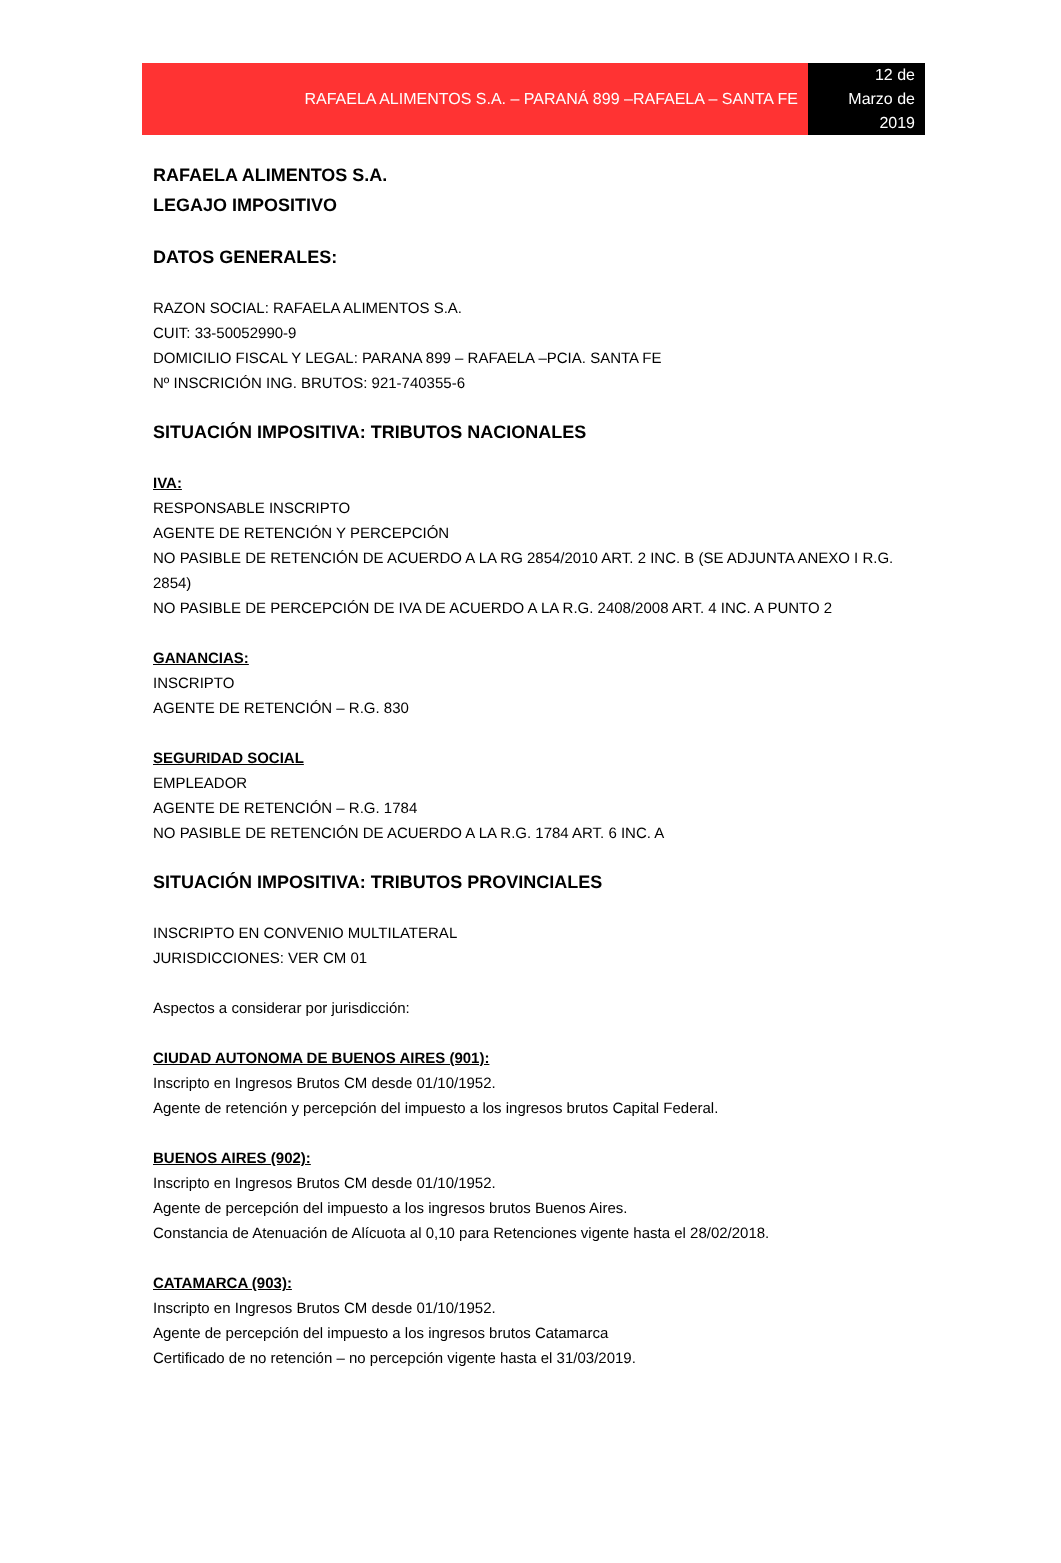RAFAELA ALIMENTOS S.A. – PARANÁ 899 –RAFAELA – SANTA FE
12 de
Marzo de
2019
RAFAELA ALIMENTOS S.A.
LEGAJO IMPOSITIVO
DATOS GENERALES:
RAZON SOCIAL: RAFAELA ALIMENTOS S.A.
CUIT: 33-50052990-9
DOMICILIO FISCAL Y LEGAL: PARANA 899 – RAFAELA –PCIA. SANTA FE
Nº INSCRICIÓN ING. BRUTOS: 921-740355-6
SITUACIÓN IMPOSITIVA: TRIBUTOS NACIONALES
IVA:
RESPONSABLE INSCRIPTO
AGENTE DE RETENCIÓN Y PERCEPCIÓN
NO PASIBLE DE RETENCIÓN DE ACUERDO A LA RG 2854/2010 ART. 2 INC. B (SE ADJUNTA ANEXO I R.G. 2854)
NO PASIBLE DE PERCEPCIÓN DE IVA DE ACUERDO A LA R.G. 2408/2008 ART. 4 INC. A PUNTO 2
GANANCIAS:
INSCRIPTO
AGENTE DE RETENCIÓN – R.G. 830
SEGURIDAD SOCIAL
EMPLEADOR
AGENTE DE RETENCIÓN – R.G. 1784
NO PASIBLE DE RETENCIÓN DE ACUERDO A LA R.G. 1784 ART. 6 INC. A
SITUACIÓN IMPOSITIVA: TRIBUTOS PROVINCIALES
INSCRIPTO EN CONVENIO MULTILATERAL
JURISDICCIONES: VER CM 01
Aspectos a considerar por jurisdicción:
CIUDAD AUTONOMA DE BUENOS AIRES (901):
Inscripto en Ingresos Brutos CM desde 01/10/1952.
Agente de retención y percepción del impuesto a los ingresos brutos Capital Federal.
BUENOS AIRES (902):
Inscripto en Ingresos Brutos CM desde 01/10/1952.
Agente de percepción del impuesto a los ingresos brutos Buenos Aires.
Constancia de Atenuación de Alícuota al 0,10 para Retenciones vigente hasta el 28/02/2018.
CATAMARCA (903):
Inscripto en Ingresos Brutos CM desde 01/10/1952.
Agente de percepción del impuesto a los ingresos brutos Catamarca
Certificado de no retención – no percepción vigente hasta el 31/03/2019.